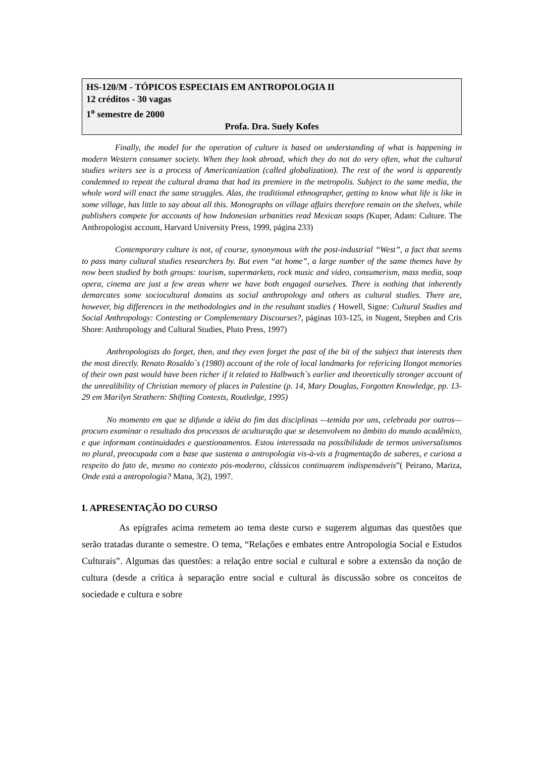HS-120/M - TÓPICOS ESPECIAIS EM ANTROPOLOGIA II
12 créditos - 30 vagas
1<sup>o</sup> semestre de 2000
Profa. Dra. Suely Kofes
    Finally, the model for the operation of culture is based on understanding of what is happening in modern Western consumer society. When they look abroad, which they do not do very often, what the cultural studies writers see is a process of Americanization (called globalization). The rest of the word is apparently condemned to repeat the cultural drama that had its premiere in the metropolis. Subject to the same media, the whole word will enact the same struggles. Alas, the traditional ethnographer, getting to know what life is like in some village, has little to say about all this. Monographs on village affairs therefore remain on the shelves, while publishers compete for accounts of how Indonesian urbanities read Mexican soaps (Kuper, Adam: Culture. The Anthropologist account, Harvard University Press, 1999, página 233)
    Contemporary culture is not, of course, synonymous with the post-industrial “West”, a fact that seems to pass many cultural studies researchers by. But even “at home”, a large number of the same themes have by now been studied by both groups: tourism, supermarkets, rock music and video, consumerism, mass media, soap opera, cinema are just a few areas where we have both engaged ourselves. There is nothing that inherently demarcates some sociocultural domains as social anthropology and others as cultural studies. There are, however, big differences in the methodologies and in the resultant studies ( Howell, Signe: Cultural Studies and Social Anthropology: Contesting or Complementary Discourses?, páginas 103-125, in Nugent, Stephen and Cris Shore: Anthropology and Cultural Studies, Pluto Press, 1997)
   Anthropologists do forget, then, and they even forget the past of the bit of the subject that interests then the most directly. Renato Rosaldo`s (1980) account of the role of local landmarks for refericing Ilongot memories of their own past would have been richer if it related to Halbwach`s earlier and theoretically stronger account of the unrealibility of Christian memory of places in Palestine (p. 14, Mary Douglas, Forgotten Knowledge, pp. 13-29 em Marilyn Strathern: Shifting Contexts, Routledge, 1995)
   No momento em que se difunde a idéia do fim das disciplinas -–temida por uns, celebrada por outros—procuro examinar o resultado dos processos de aculturação que se desenvolvem no âmbito do mundo acadêmico, e que informam continuidades e questionamentos. Estou interessada na possibilidade de termos universalismos no plural, preocupada com a base que sustenta a antropologia vis-à-vis a fragmentação de saberes, e curiosa a respeito do fato de, mesmo no contexto pós-moderno, clássicos continuarem indispensáveis”( Peirano, Mariza, Onde está a antropologia? Mana, 3(2), 1997.
I. APRESENTAÇÃO DO CURSO
    As epígrafes acima remetem ao tema deste curso e sugerem algumas das questões que serão tratadas durante o semestre. O tema, “Relações e embates entre Antropologia Social e Estudos Culturais”. Algumas das questões: a relação entre social e cultural e sobre a extensão da noção de cultura (desde a crítica à separação entre social e cultural às discussão sobre os conceitos de sociedade e cultura e sobre